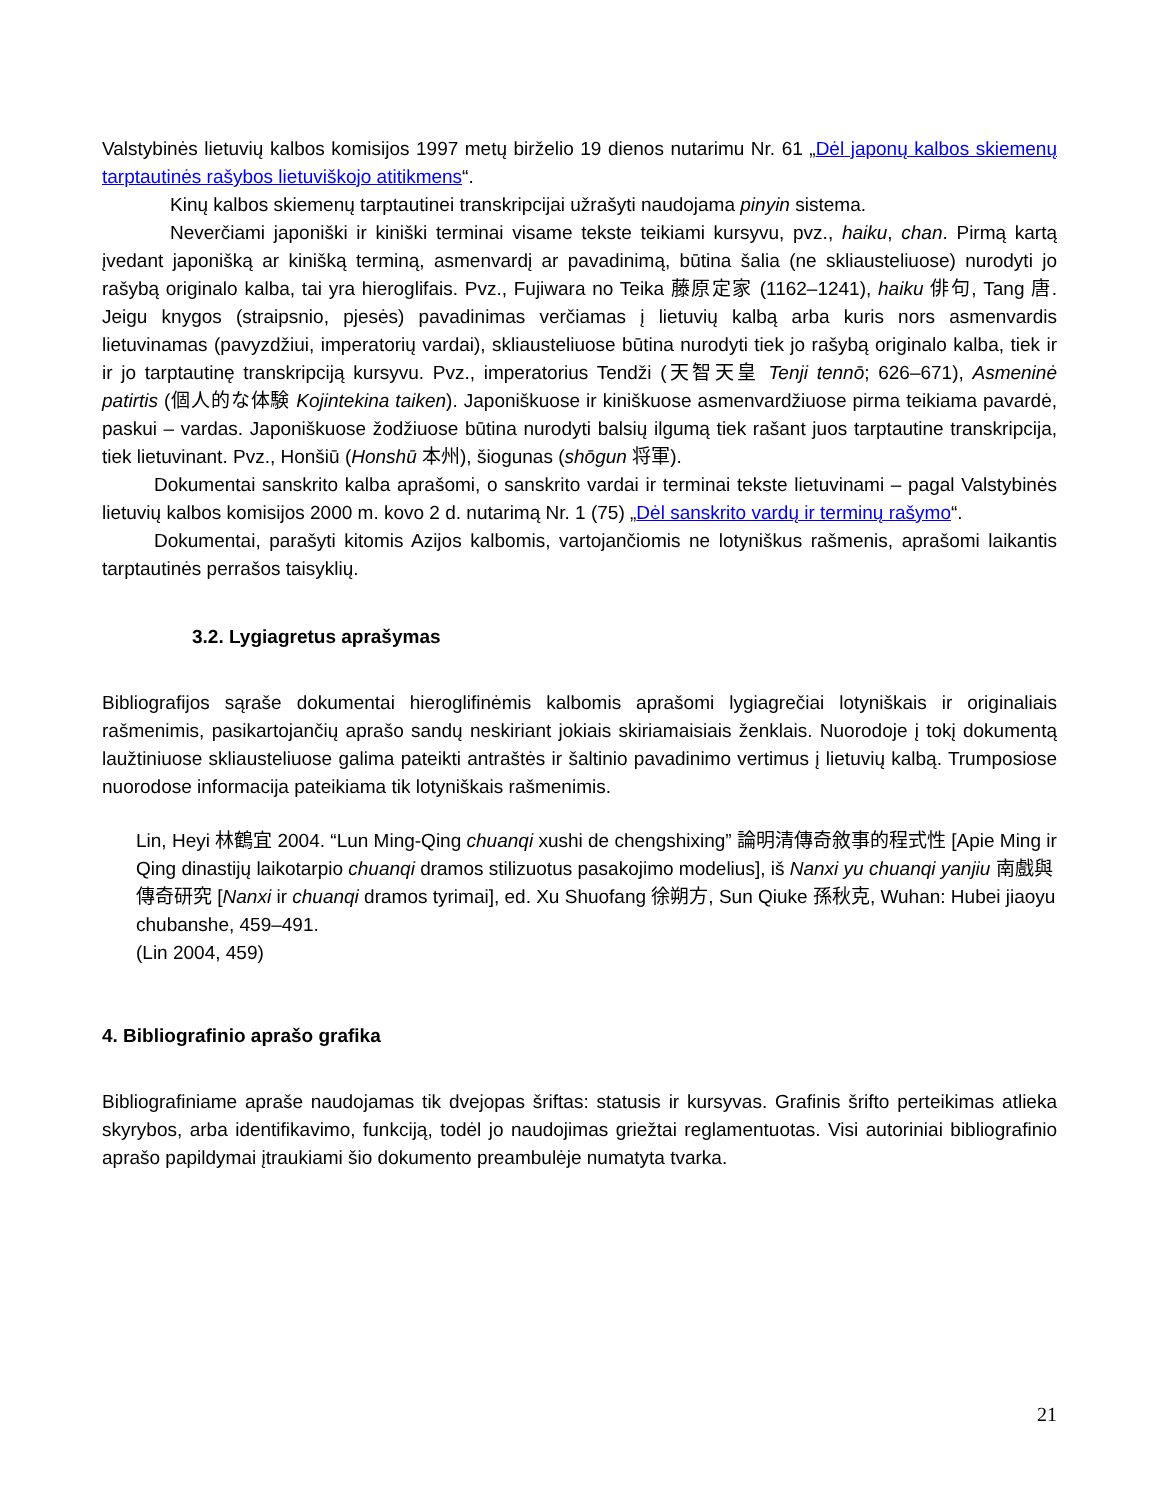Valstybinės lietuvių kalbos komisijos 1997 metų birželio 19 dienos nutarimu Nr. 61 „Dėl japonų kalbos skiemenų tarptautinės rašybos lietuviškojo atitikmens“.
Kinų kalbos skiemenų tarptautinei transkripcijai užrašyti naudojama pinyin sistema.
Neverčiami japoniški ir kiniški terminai visame tekste teikiami kursyvu, pvz., haiku, chan. Pirmą kartą įvedant japonišką ar kinišką terminą, asmenvardį ar pavadinimą, būtina šalia (ne skliausteliuose) nurodyti jo rašybą originalo kalba, tai yra hieroglifais. Pvz., Fujiwara no Teika 藤原定家 (1162–1241), haiku 俳句, Tang 唐. Jeigu knygos (straipsnio, pjesės) pavadinimas verčiamas į lietuvių kalbą arba kuris nors asmenvardis lietuvinamas (pavyzdžiui, imperatorių vardai), skliausteliuose būtina nurodyti tiek jo rašybą originalo kalba, tiek ir ir jo tarptautinę transkripciją kursyvu. Pvz., imperatorius Tendži (天智天皇 Tenji tennō; 626–671), Asmeninė patirtis (個人的な体験 Kojintekina taiken). Japoniškuose ir kiniškuose asmenvardžiuose pirma teikiama pavardė, paskui – vardas. Japoniškuose žodžiuose būtina nurodyti balsių ilgumą tiek rašant juos tarptautine transkripcija, tiek lietuvinant. Pvz., Honšiū (Honshū 本州), šiogunas (shōgun 将軍).
Dokumentai sanskrito kalba aprašomi, o sanskrito vardai ir terminai tekste lietuvinami – pagal Valstybinės lietuvių kalbos komisijos 2000 m. kovo 2 d. nutarimą Nr. 1 (75) „Dėl sanskrito vardų ir terminų rašymo“.
Dokumentai, parašyti kitomis Azijos kalbomis, vartojančiomis ne lotyniškus rašmenis, aprašomi laikantis tarptautinės perrašos taisyklių.
3.2. Lygiagretus aprašymas
Bibliografijos sąraše dokumentai hieroglifinėmis kalbomis aprašomi lygiagrečiai lotyniškais ir originaliais rašmenimis, pasikartojančių aprašo sandų neskiriant jokiais skiriamaisiais ženklais. Nuorodoje į tokį dokumentą laužtiniuose skliausteliuose galima pateikti antraštės ir šaltinio pavadinimo vertimus į lietuvių kalbą. Trumposiose nuorodose informacija pateikiama tik lotyniškais rašmenimis.
Lin, Heyi 林鶴宜 2004. “Lun Ming-Qing chuanqi xushi de chengshixing” 論明清傳奇敘事的程式性 [Apie Ming ir Qing dinastijų laikotarpio chuanqi dramos stilizuotus pasakojimo modelius], iš Nanxi yu chuanqi yanjiu 南戲與傳奇研究 [Nanxi ir chuanqi dramos tyrimai], ed. Xu Shuofang 徐朔方, Sun Qiuke 孫秋克, Wuhan: Hubei jiaoyu chubanshe, 459–491.
(Lin 2004, 459)
4. Bibliografinio aprašo grafika
Bibliografiniame apraše naudojamas tik dvejopas šriftas: statusis ir kursyvas. Grafinis šrifto perteikimas atlieka skyrybos, arba identifikavimo, funkciją, todėl jo naudojimas griežtai reglamentuotas. Visi autoriniai bibliografinio aprašo papildymai įtraukiami šio dokumento preambulėje numatyta tvarka.
21